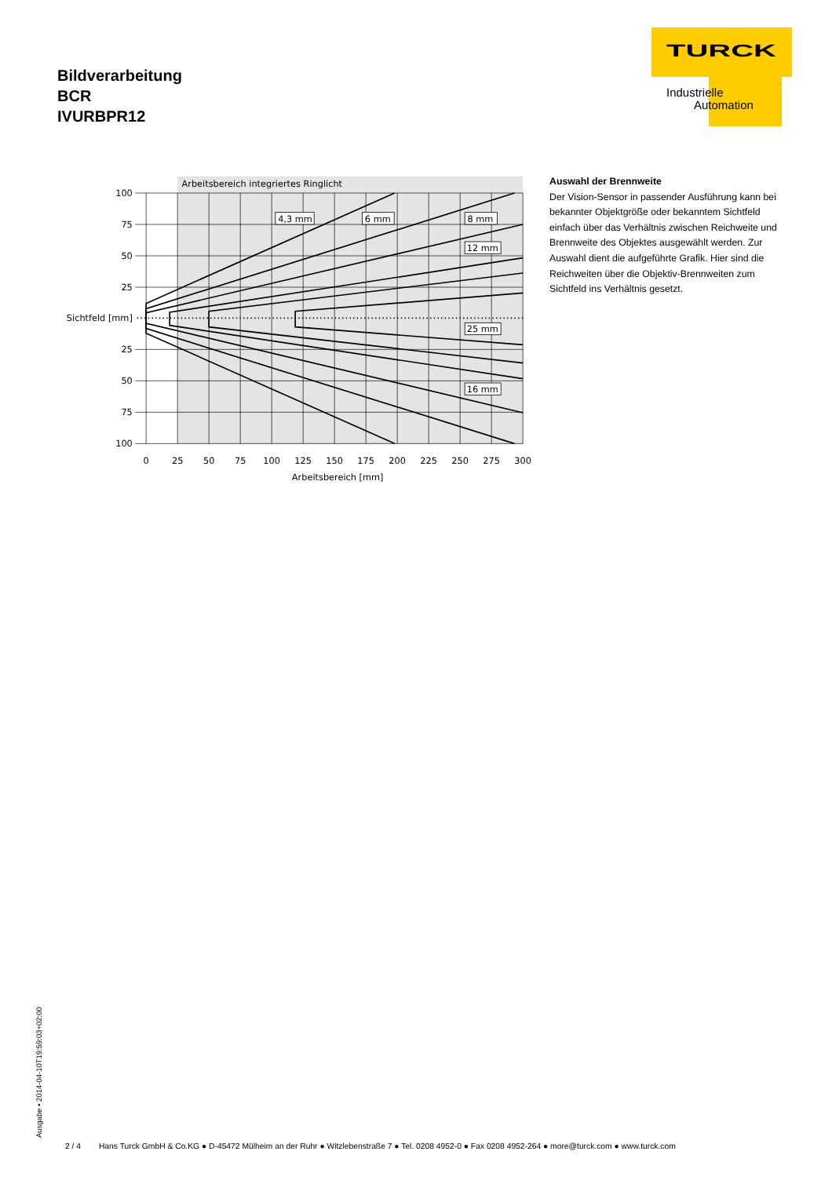Bildverarbeitung
BCR
IVURBPR12
TURCK
Industrielle
Automation
Arbeitsbereich integriertes Ringlicht
4,3 mm
6 mm
8 mm
12 mm
25 mm
16 mm
100
75
50
25
Sichtfeld [mm]
25
50
75
100
0
25
50
75
100
125
150
175
200
225
250
275
300
Arbeitsbereich [mm]
Auswahl der Brennweite
Der Vision-Sensor in passender Ausführung kann bei bekannter Objektgröße oder bekanntem Sichtfeld einfach über das Verhältnis zwischen Reichweite und Brennweite des Objektes ausgewählt werden. Zur Auswahl dient die aufgeführte Grafik. Hier sind die Reichweiten über die Objektiv-Brennweiten zum Sichtfeld ins Verhältnis gesetzt.
Ausgabe • 2014-04-10T19:59:03+02:00 2 / 4 Hans Turck GmbH & Co.KG ● D-45472 Mülheim an der Ruhr ● Witzlebenstraße 7 ● Tel. 0208 4952-0 ● Fax 0208 4952-264 ● more@turck.com ● www.turck.com